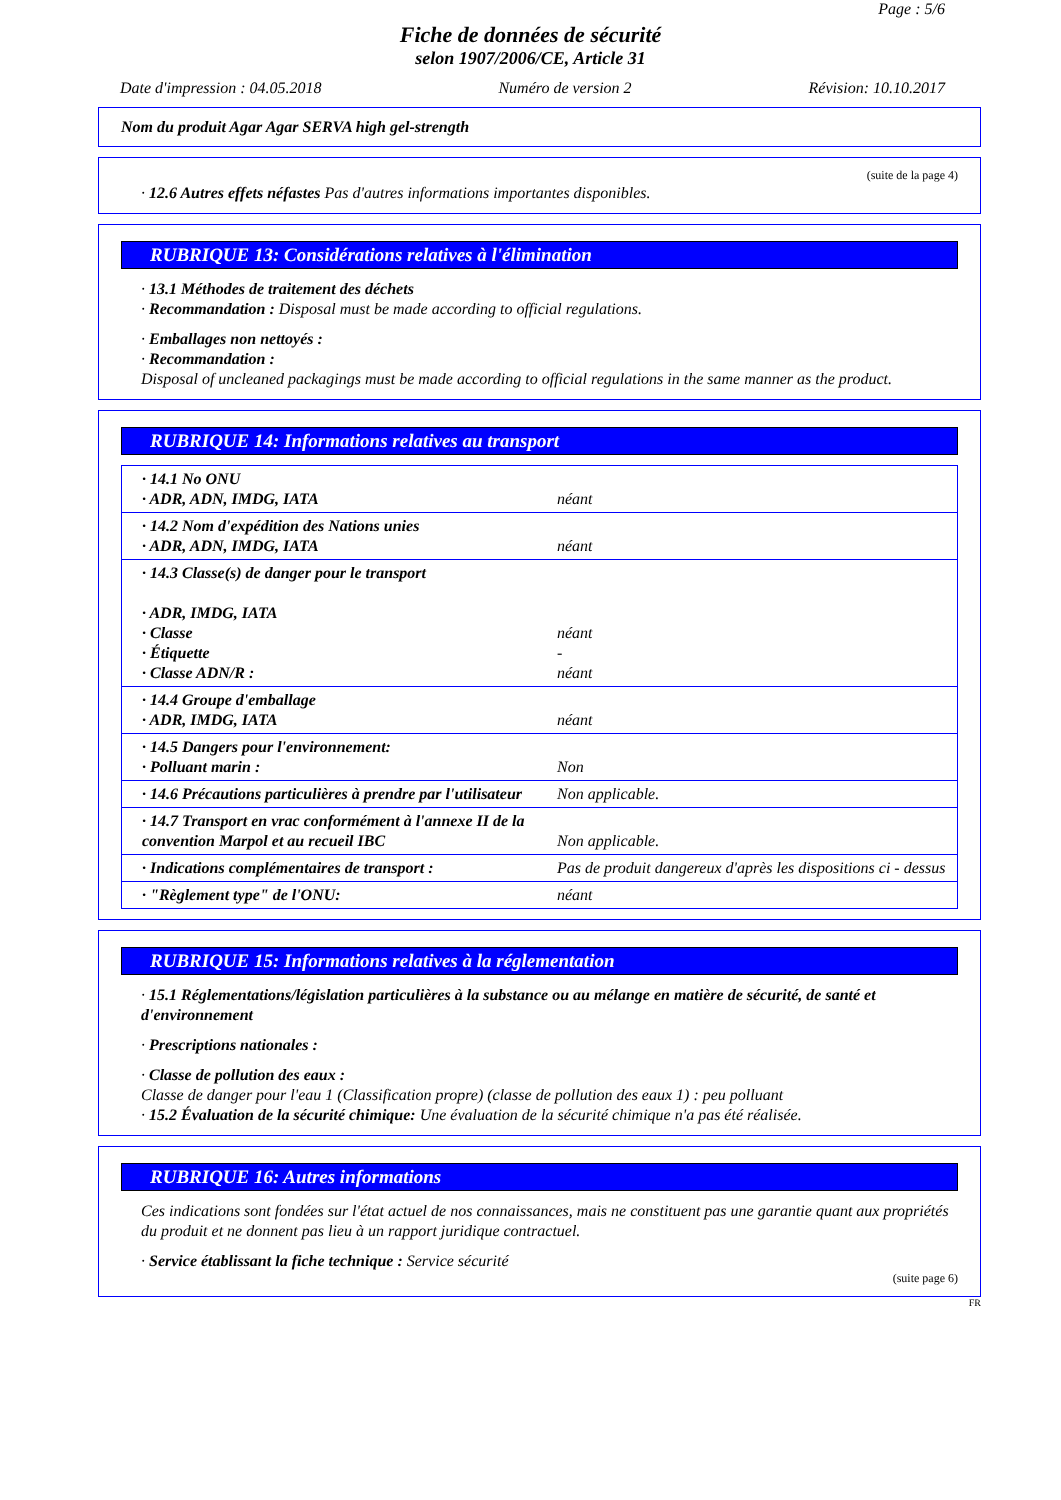Page : 5/6
Fiche de données de sécurité
selon 1907/2006/CE, Article 31
Date d'impression : 04.05.2018 Numéro de version 2 Révision: 10.10.2017
Nom du produit Agar Agar SERVA high gel-strength
(suite de la page 4)
· 12.6 Autres effets néfastes Pas d'autres informations importantes disponibles.
RUBRIQUE 13: Considérations relatives à l'élimination
· 13.1 Méthodes de traitement des déchets
· Recommandation : Disposal must be made according to official regulations.
· Emballages non nettoyés :
· Recommandation :
Disposal of uncleaned packagings must be made according to official regulations in the same manner as the product.
RUBRIQUE 14: Informations relatives au transport
| · 14.1 No ONU · ADR, ADN, IMDG, IATA | néant |
| · 14.2 Nom d'expédition des Nations unies · ADR, ADN, IMDG, IATA | néant |
| · 14.3 Classe(s) de danger pour le transport · ADR, IMDG, IATA · Classe · Étiquette · Classe ADN/R : | néant - néant |
| · 14.4 Groupe d'emballage · ADR, IMDG, IATA | néant |
| · 14.5 Dangers pour l'environnement: · Polluant marin : | Non |
| · 14.6 Précautions particulières à prendre par l'utilisateur | Non applicable. |
| · 14.7 Transport en vrac conformément à l'annexe II de la convention Marpol et au recueil IBC | Non applicable. |
| · Indications complémentaires de transport : | Pas de produit dangereux d'après les dispositions ci - dessus |
| · "Règlement type" de l'ONU: | néant |
RUBRIQUE 15: Informations relatives à la réglementation
· 15.1 Réglementations/législation particulières à la substance ou au mélange en matière de sécurité, de santé et d'environnement
· Prescriptions nationales :
· Classe de pollution des eaux :
Classe de danger pour l'eau 1 (Classification propre) (classe de pollution des eaux 1) : peu polluant
· 15.2 Évaluation de la sécurité chimique: Une évaluation de la sécurité chimique n'a pas été réalisée.
RUBRIQUE 16: Autres informations
Ces indications sont fondées sur l'état actuel de nos connaissances, mais ne constituent pas une garantie quant aux propriétés du produit et ne donnent pas lieu à un rapport juridique contractuel.
· Service établissant la fiche technique : Service sécurité
(suite page 6)
FR